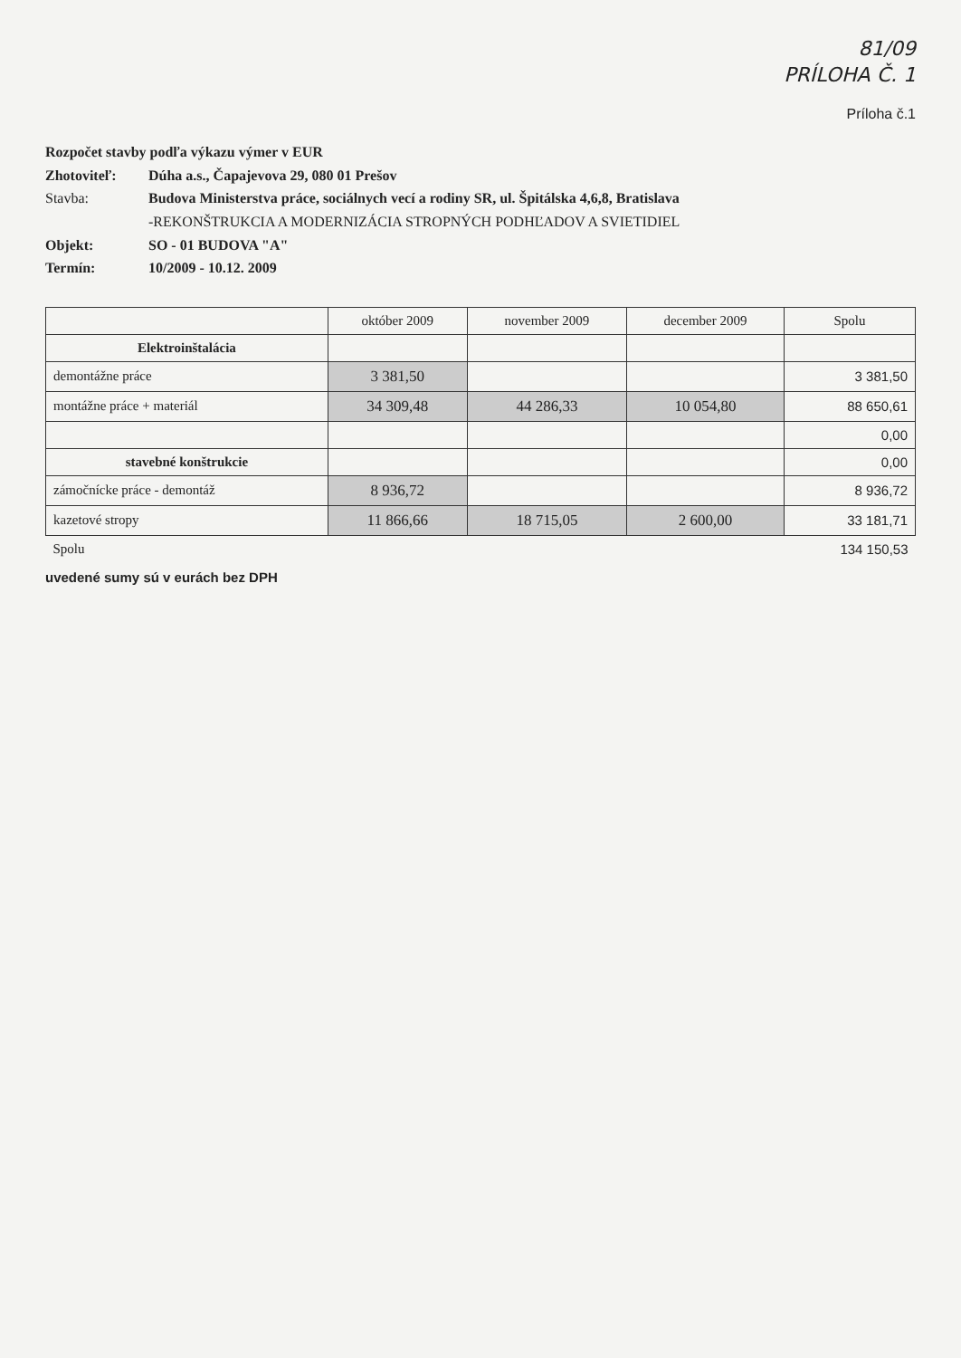81/09
PRÍLOHA Č. 1
Príloha č.1
Rozpočet stavby podľa výkazu výmer v EUR
Zhotoviteľ: Dúha a.s., Čapajevova 29, 080 01 Prešov
Stavba: Budova Ministerstva práce, sociálnych vecí a rodiny SR, ul. Špitálska 4,6,8, Bratislava
-REKONŠTRUKCIA A MODERNIZÁCIA STROPNÝCH PODHĽADOV A SVIETIDIEL
Objekt: SO - 01 BUDOVA "A"
Termín: 10/2009 - 10.12. 2009
| | október 2009 | november 2009 | december 2009 | Spolu |
| --- | --- | --- | --- | --- |
| Elektroinštalácia | | | | |
| demontážne práce | 3 381,50 | | | 3 381,50 |
| montážne práce + materiál | 34 309,48 | 44 286,33 | 10 054,80 | 88 650,61 |
| | | | | 0,00 |
| stavebné konštrukcie | | | | 0,00 |
| zámočnícke práce - demontáž | 8 936,72 | | | 8 936,72 |
| kazetové stropy | 11 866,66 | 18 715,05 | 2 600,00 | 33 181,71 |
| Spolu | | | | 134 150,53 |
uvedené sumy sú v eurách bez DPH